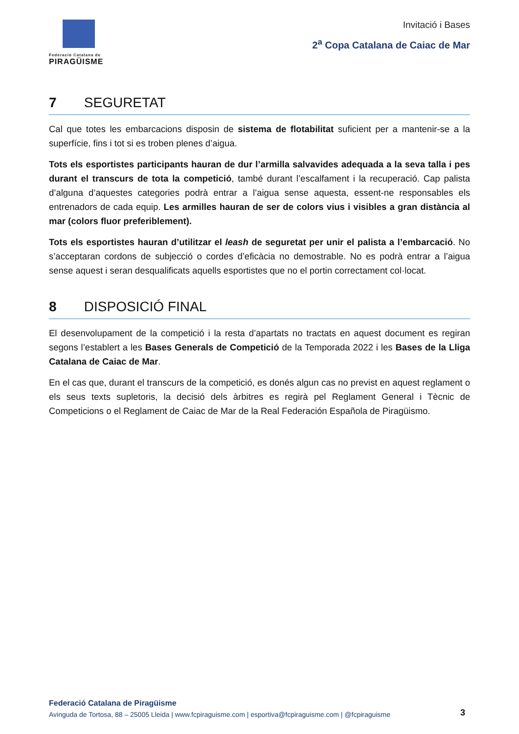Federació Catalana de
PIRAGÜISME
Invitació i Bases
2<sup>a</sup> Copa Catalana de Caiac de Mar
7 SEGURETAT
Cal que totes les embarcacions disposin de sistema de flotabilitat suficient per a mantenir-se a la superfície, fins i tot si es troben plenes d’aigua.
Tots els esportistes participants hauran de dur l’armilla salvavides adequada a la seva talla i pes durant el transcurs de tota la competició, també durant l’escalfament i la recuperació. Cap palista d’alguna d’aquestes categories podrà entrar a l’aigua sense aquesta, essent-ne responsables els entrenadors de cada equip. Les armilles hauran de ser de colors vius i visibles a gran distància al mar (colors fluor preferiblement).
Tots els esportistes hauran d’utilitzar el leash de seguretat per unir el palista a l’embarcació. No s’acceptaran cordons de subjecció o cordes d’eficàcia no demostrable. No es podrà entrar a l’aigua sense aquest i seran desqualificats aquells esportistes que no el portin correctament col·locat.
8 DISPOSICIÓ FINAL
El desenvolupament de la competició i la resta d’apartats no tractats en aquest document es regiran segons l’establert a les Bases Generals de Competició de la Temporada 2022 i les Bases de la Lliga Catalana de Caiac de Mar.
En el cas que, durant el transcurs de la competició, es donés algun cas no previst en aquest reglament o els seus texts supletoris, la decisió dels àrbitres es regirà pel Reglament General i Tècnic de Competicions o el Reglament de Caiac de Mar de la Real Federación Española de Piragüismo.
Federació Catalana de Piragüisme
Avinguda de Tortosa, 88 – 25005 Lleida | www.fcpiraguisme.com | esportiva@fcpiraguisme.com | @fcpiraguisme
3